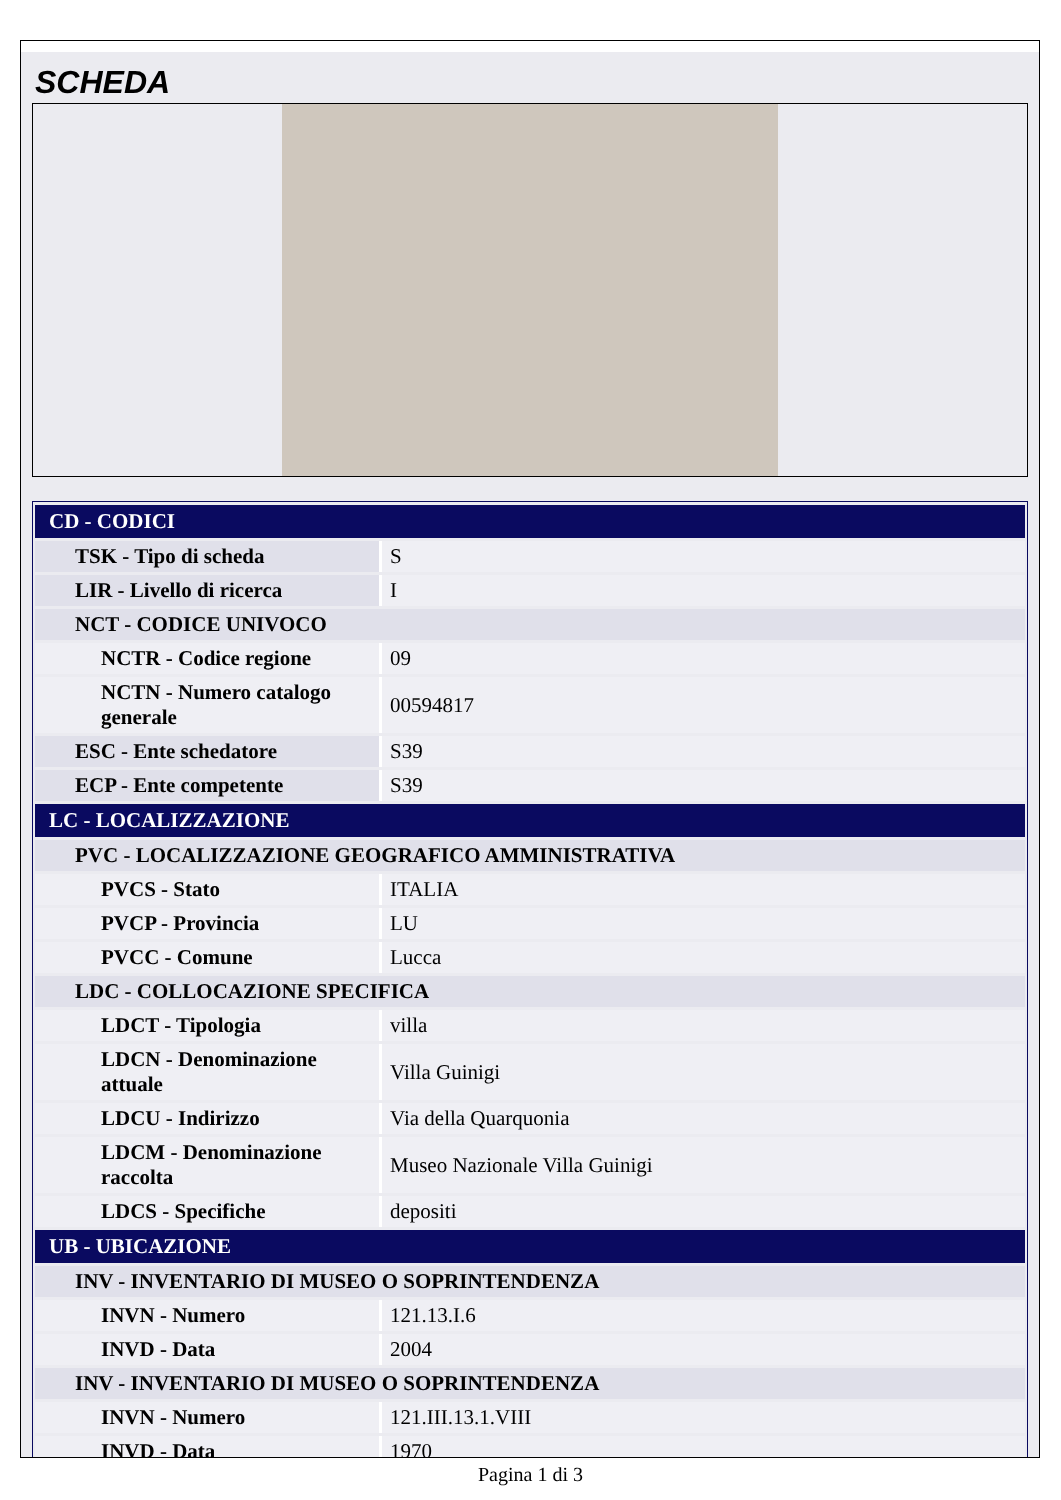SCHEDA
| CD - CODICI | |
| TSK - Tipo di scheda | S |
| LIR - Livello di ricerca | I |
| NCT - CODICE UNIVOCO | |
| NCTR - Codice regione | 09 |
| NCTN - Numero catalogo generale | 00594817 |
| ESC - Ente schedatore | S39 |
| ECP - Ente competente | S39 |
| LC - LOCALIZZAZIONE | |
| PVC - LOCALIZZAZIONE GEOGRAFICO AMMINISTRATIVA | |
| PVCS - Stato | ITALIA |
| PVCP - Provincia | LU |
| PVCC - Comune | Lucca |
| LDC - COLLOCAZIONE SPECIFICA | |
| LDCT - Tipologia | villa |
| LDCN - Denominazione attuale | Villa Guinigi |
| LDCU - Indirizzo | Via della Quarquonia |
| LDCM - Denominazione raccolta | Museo Nazionale Villa Guinigi |
| LDCS - Specifiche | depositi |
| UB - UBICAZIONE | |
| INV - INVENTARIO DI MUSEO O SOPRINTENDENZA | |
| INVN - Numero | 121.13.I.6 |
| INVD - Data | 2004 |
| INV - INVENTARIO DI MUSEO O SOPRINTENDENZA | |
| INVN - Numero | 121.III.13.1.VIII |
| INVD - Data | 1970 |
Pagina 1 di 3